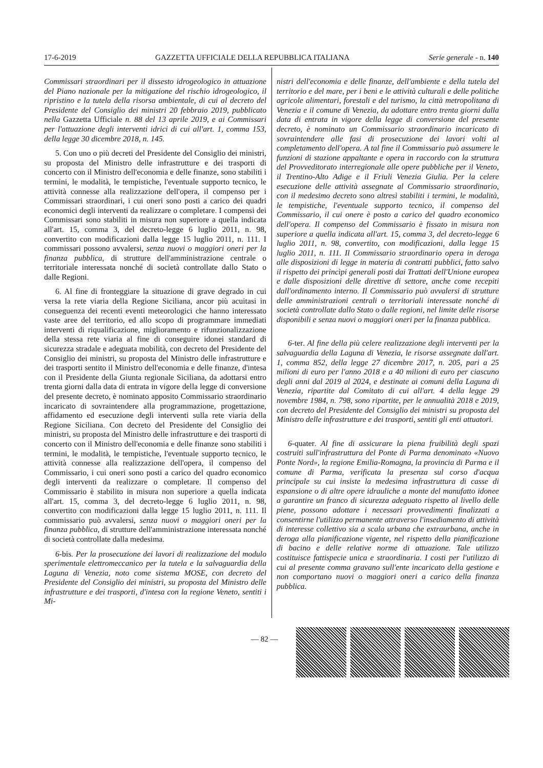17-6-2019 GAZZETTA UFFICIALE DELLA REPUBBLICA ITALIANA Serie generale - n. 140
Commissari straordinari per il dissesto idrogeologico in attuazione del Piano nazionale per la mitigazione del rischio idrogeologico, il ripristino e la tutela della risorsa ambientale, di cui al decreto del Presidente del Consiglio dei ministri 20 febbraio 2019, pubblicato nella Gazzetta Ufficiale n. 88 del 13 aprile 2019, e ai Commissari per l'attuazione degli interventi idrici di cui all'art. 1, comma 153, della legge 30 dicembre 2018, n. 145.
5. Con uno o più decreti del Presidente del Consiglio dei ministri, su proposta del Ministro delle infrastrutture e dei trasporti di concerto con il Ministro dell'economia e delle finanze, sono stabiliti i termini, le modalità, le tempistiche, l'eventuale supporto tecnico, le attività connesse alla realizzazione dell'opera, il compenso per i Commissari straordinari, i cui oneri sono posti a carico dei quadri economici degli interventi da realizzare o completare. I compensi dei Commissari sono stabiliti in misura non superiore a quella indicata all'art. 15, comma 3, del decreto-legge 6 luglio 2011, n. 98, convertito con modificazioni dalla legge 15 luglio 2011, n. 111. I commissari possono avvalersi, senza nuovi o maggiori oneri per la finanza pubblica, di strutture dell'amministrazione centrale o territoriale interessata nonché di società controllate dallo Stato o dalle Regioni.
6. Al fine di fronteggiare la situazione di grave degrado in cui versa la rete viaria della Regione Siciliana, ancor più acuitasi in conseguenza dei recenti eventi meteorologici che hanno interessato vaste aree del territorio, ed allo scopo di programmare immediati interventi di riqualificazione, miglioramento e rifunzionalizzazione della stessa rete viaria al fine di conseguire idonei standard di sicurezza stradale e adeguata mobilità, con decreto del Presidente del Consiglio dei ministri, su proposta del Ministro delle infrastrutture e dei trasporti sentito il Ministro dell'economia e delle finanze, d'intesa con il Presidente della Giunta regionale Siciliana, da adottarsi entro trenta giorni dalla data di entrata in vigore della legge di conversione del presente decreto, è nominato apposito Commissario straordinario incaricato di sovraintendere alla programmazione, progettazione, affidamento ed esecuzione degli interventi sulla rete viaria della Regione Siciliana. Con decreto del Presidente del Consiglio dei ministri, su proposta del Ministro delle infrastrutture e dei trasporti di concerto con il Ministro dell'economia e delle finanze sono stabiliti i termini, le modalità, le tempistiche, l'eventuale supporto tecnico, le attività connesse alla realizzazione dell'opera, il compenso del Commissario, i cui oneri sono posti a carico del quadro economico degli interventi da realizzare o completare. Il compenso del Commissario è stabilito in misura non superiore a quella indicata all'art. 15, comma 3, del decreto-legge 6 luglio 2011, n. 98, convertito con modificazioni dalla legge 15 luglio 2011, n. 111. Il commissario può avvalersi, senza nuovi o maggiori oneri per la finanza pubblica, di strutture dell'amministrazione interessata nonché di società controllate dalla medesima.
6-bis. Per la prosecuzione dei lavori di realizzazione del modulo sperimentale elettromeccanico per la tutela e la salvaguardia della Laguna di Venezia, noto come sistema MOSE, con decreto del Presidente del Consiglio dei ministri, su proposta del Ministro delle infrastrutture e dei trasporti, d'intesa con la regione Veneto, sentiti i Mi-
nistri dell'economia e delle finanze, dell'ambiente e della tutela del territorio e del mare, per i beni e le attività culturali e delle politiche agricole alimentari, forestali e del turismo, la città metropolitana di Venezia e il comune di Venezia, da adottare entro trenta giorni dalla data di entrata in vigore della legge di conversione del presente decreto, è nominato un Commissario straordinario incaricato di sovraintendere alle fasi di prosecuzione dei lavori volti al completamento dell'opera. A tal fine il Commissario può assumere le funzioni di stazione appaltante e opera in raccordo con la struttura del Provveditorato interregionale alle opere pubbliche per il Veneto, il Trentino-Alto Adige e il Friuli Venezia Giulia. Per la celere esecuzione delle attività assegnate al Commissario straordinario, con il medesimo decreto sono altresì stabiliti i termini, le modalità, le tempistiche, l'eventuale supporto tecnico, il compenso del Commissario, il cui onere è posto a carico del quadro economico dell'opera. Il compenso del Commissario è fissato in misura non superiore a quella indicata all'art. 15, comma 3, del decreto-legge 6 luglio 2011, n. 98, convertito, con modificazioni, dalla legge 15 luglio 2011, n. 111. Il Commissario straordinario opera in deroga alle disposizioni di legge in materia di contratti pubblici, fatto salvo il rispetto dei princìpi generali posti dai Trattati dell'Unione europea e dalle disposizioni delle direttive di settore, anche come recepiti dall'ordinamento interno. Il Commissario può avvalersi di strutture delle amministrazioni centrali o territoriali interessate nonché di società controllate dallo Stato o dalle regioni, nel limite delle risorse disponibili e senza nuovi o maggiori oneri per la finanza pubblica.
6-ter. Al fine della più celere realizzazione degli interventi per la salvaguardia della Laguna di Venezia, le risorse assegnate dall'art. 1, comma 852, della legge 27 dicembre 2017, n. 205, pari a 25 milioni di euro per l'anno 2018 e a 40 milioni di euro per ciascuno degli anni dal 2019 al 2024, e destinate ai comuni della Laguna di Venezia, ripartite dal Comitato di cui all'art. 4 della legge 29 novembre 1984, n. 798, sono ripartite, per le annualità 2018 e 2019, con decreto del Presidente del Consiglio dei ministri su proposta del Ministro delle infrastrutture e dei trasporti, sentiti gli enti attuatori.
6-quater. Al fine di assicurare la piena fruibilità degli spazi costruiti sull'infrastruttura del Ponte di Parma denominato «Nuovo Ponte Nord», la regione Emilia-Romagna, la provincia di Parma e il comune di Parma, verificata la presenza sul corso d'acqua principale su cui insiste la medesima infrastruttura di casse di espansione o di altre opere idrauliche a monte del manufatto idonee a garantire un franco di sicurezza adeguato rispetto al livello delle piene, possono adottare i necessari provvedimenti finalizzati a consentirne l'utilizzo permanente attraverso l'insediamento di attività di interesse collettivo sia a scala urbana che extraurbana, anche in deroga alla pianificazione vigente, nel rispetto della pianificazione di bacino e delle relative norme di attuazione. Tale utilizzo costituisce fattispecie unica e straordinaria. I costi per l'utilizzo di cui al presente comma gravano sull'ente incaricato della gestione e non comportano nuovi o maggiori oneri a carico della finanza pubblica.
— 82 —